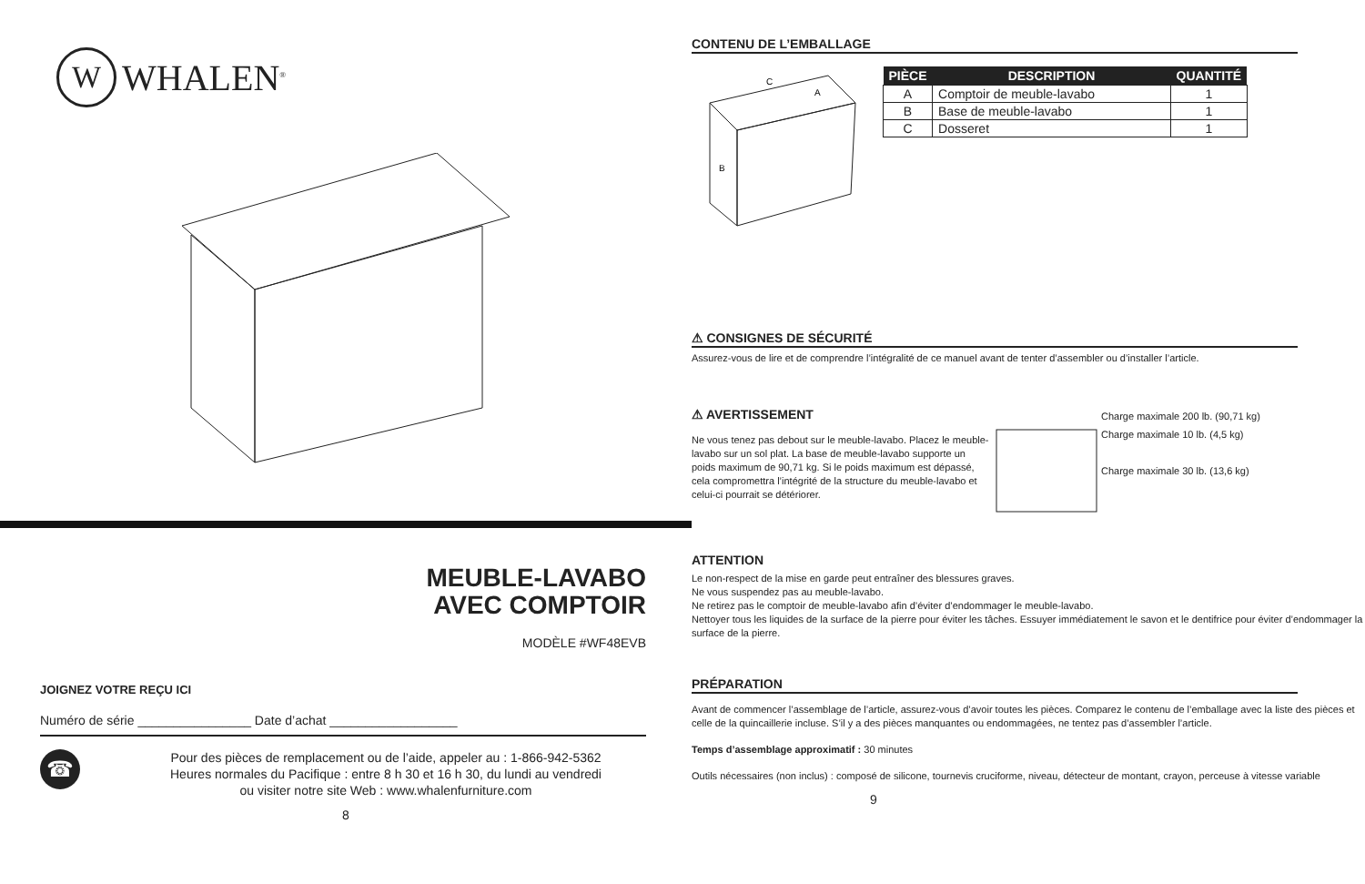W
WHALEN<sup>®</sup>
MEUBLE-LAVABO
AVEC COMPTOIR
MODÈLE #WF48EVB
JOIGNEZ VOTRE REÇU ICI
Numéro de série ________________ Date d’achat __________________
☎
Pour des pièces de remplacement ou de l’aide, appeler au : 1-866-942-5362
Heures normales du Pacifique : entre 8 h 30 et 16 h 30, du lundi au vendredi
ou visiter notre site Web : www.whalenfurniture.com
8
CONTENU DE L’EMBALLAGE
C
A
B
| PIÈCE | DESCRIPTION | QUANTITÉ |
| --- | --- | --- |
| A | Comptoir de meuble-lavabo | 1 |
| B | Base de meuble-lavabo | 1 |
| C | Dosseret | 1 |
⚠ CONSIGNES DE SÉCURITÉ
Assurez-vous de lire et de comprendre l’intégralité de ce manuel avant de tenter d’assembler ou d’installer l’article.
⚠ AVERTISSEMENT
Ne vous tenez pas debout sur le meuble-lavabo. Placez le meuble-lavabo sur un sol plat. La base de meuble-lavabo supporte un poids maximum de 90,71 kg. Si le poids maximum est dépassé, cela compromettra l’intégrité de la structure du meuble-lavabo et celui-ci pourrait se détériorer.
Charge maximale 200 lb. (90,71 kg)
Charge maximale 10 lb. (4,5 kg)
Charge maximale 30 lb. (13,6 kg)
ATTENTION
Le non-respect de la mise en garde peut entraîner des blessures graves.
Ne vous suspendez pas au meuble-lavabo.
Ne retirez pas le comptoir de meuble-lavabo afin d’éviter d’endommager le meuble-lavabo.
Nettoyer tous les liquides de la surface de la pierre pour éviter les tâches. Essuyer immédiatement le savon et le dentifrice pour éviter d’endommager la surface de la pierre.
PRÉPARATION
Avant de commencer l’assemblage de l’article, assurez-vous d’avoir toutes les pièces. Comparez le contenu de l’emballage avec la liste des pièces et celle de la quincaillerie incluse. S’il y a des pièces manquantes ou endommagées, ne tentez pas d’assembler l’article.
Temps d’assemblage approximatif : 30 minutes
Outils nécessaires (non inclus) : composé de silicone, tournevis cruciforme, niveau, détecteur de montant, crayon, perceuse à vitesse variable
9